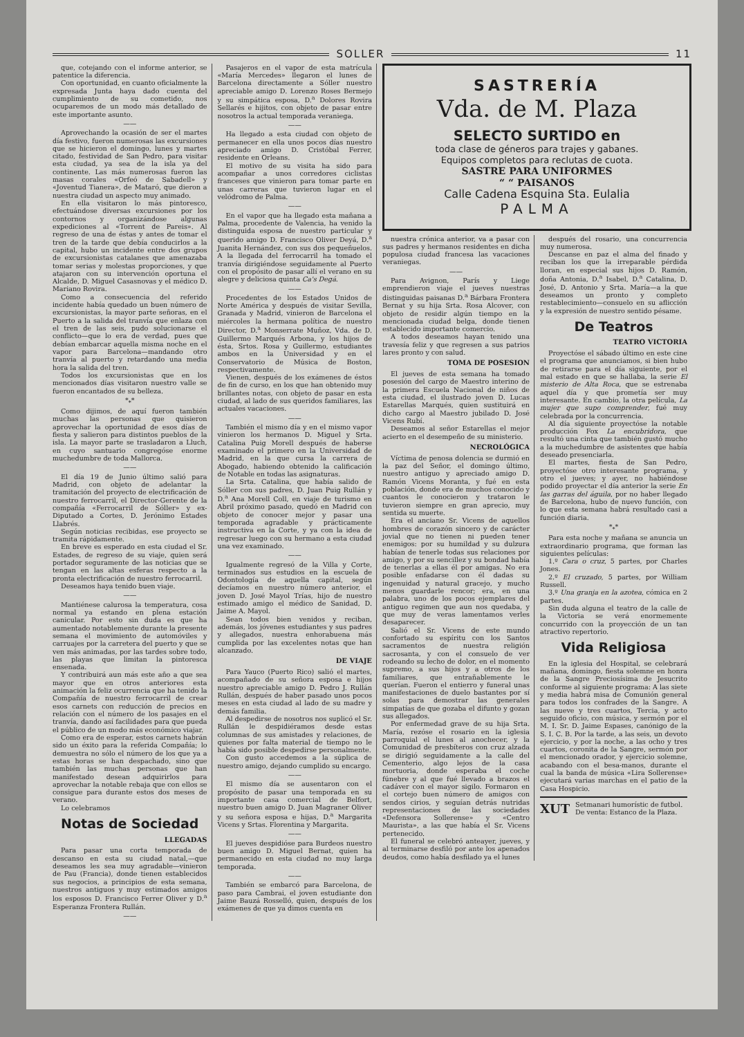SOLLER 11
que, cotejando con el informe anterior, se patentice la diferencia.
Con oportunidad, en cuanto oficialmente la expresada Junta haya dado cuenta del cumplimiento de su cometido, nos ocuparemos de un modo más detallado de este importante asunto.
——
Aprovechando la ocasión de ser el martes día festivo, fueron numerosas las excursiones que se hicieron el domingo, lunes y martes citado, festividad de San Pedro, para visitar esta ciudad, ya sea de la isla ya del continente. Las más numerosas fueron las masas corales «Orfeó de Sabadell» y «Joventud Tianera», de Mataró, que dieron a nuestra ciudad un aspecto muy animado.
En ella visitaron lo más pintoresco, efectuándose diversas excursiones por los contornos y organizándose algunas expediciones al «Torrent de Pareis». Al regreso de una de éstas y antes de tomar el tren de la tarde que debía conducirlos a la capital, hubo un incidente entre dos grupos de excursionistas catalanes que amenazaba tomar serias y molestas proporciones, y que atajaron con su intervención oportuna el Alcalde, D. Miguel Casasnovas y el médico D. Mariano Rovira.
Como a consecuencia del referido incidente había quedado un buen número de excursionistas, la mayor parte señoras, en el Puerto a la salida del tranvía que enlaza con el tren de las seis, pudo solucionarse el conflicto—que lo era de verdad, pues que debían embarcar aquella misma noche en el vapor para Barcelona—mandando otro tranvía al puerto y retardando una media hora la salida del tren.
Todos los excursionistas que en los mencionados días visitaron nuestro valle se fueron encantados de su belleza.
*<sub>*</sub>*
Como dijimos, de aquí fueron también muchas las personas que quisieron aprovechar la oportunidad de esos días de fiesta y salieron para distintos pueblos de la isla. La mayor parte se trasladaron a Lluch, en cuyo santuario congregóse enorme muchedumbre de toda Mallorca.
——
El día 19 de Junio último salió para Madrid, con objeto de adelantar la tramitación del proyecto de electrificación de nuestro ferrocarril, el Director-Gerente de la compañía «Ferrocarril de Sóller» y ex-Diputado a Cortes, D. Jerónimo Estades Llabrés.
Según noticias recibidas, ese proyecto se tramita rápidamente.
En breve es esperado en esta ciudad el Sr. Estades, de regreso de su viaje, quien será portador seguramente de las noticias que se tengan en las altas esferas respecto a la pronta electrificación de nuestro ferrocarril.
Deseamos haya tenido buen viaje.
——
Mantiénese calurosa la temperatura, cosa normal ya estando en plena estación canicular. Por esto sin duda es que ha aumentado notablemente durante la presente semana el movimiento de automóviles y carruajes por la carretera del puerto y que se ven más animadas, por las tardes sobre todo, las playas que limitan la pintoresca ensenada.
Y contribuirá aun más este año a que sea mayor que en otros anteriores esta animación la feliz ocurrencia que ha tenido la Compañía de nuestro ferrocarril de crear esos carnets con reducción de precios en relación con el número de los pasajes en el tranvía, dando así facilidades para que pueda el público de un modo más económico viajar.
Como era de esperar, estos carnets habrán sido un éxito para la referida Compañía; lo demuestra no sólo el número de los que ya a estas horas se han despachado, sino que también las muchas personas que han manifestado desean adquirirlos para aprovechar la notable rebaja que con ellos se consigue para durante estos dos meses de verano.
Lo celebramos
Notas de Sociedad
LLEGADAS
Para pasar una corta temporada de descanso en esta su ciudad natal,—que deseamos les sea muy agradable—vinieron de Pau (Francia), donde tienen establecidos sus negocios, a principios de esta semana, nuestros antiguos y muy estimados amigos los esposos D. Francisco Ferrer Oliver y D.<sup>a</sup> Esperanza Frontera Rullán.
——
Pasajeros en el vapor de esta matrícula «María Mercedes» llegaron el lunes de Barcelona directamente a Sóller nuestro apreciable amigo D. Lorenzo Roses Bermejo y su simpática esposa, D.<sup>a</sup> Dolores Rovira Sellarés e hijitos, con objeto de pasar entre nosotros la actual temporada veraniega.
——
Ha llegado a esta ciudad con objeto de permanecer en ella unos pocos días nuestro apreciado amigo D. Cristóbal Ferrer, residente en Orleans.
El motivo de su visita ha sido para acompañar a unos corredores ciclistas franceses que vinieron para tomar parte en unas carreras que tuvieron lugar en el velódromo de Palma.
——
En el vapor que ha llegado esta mañana a Palma, procedente de Valencia, ha venido la distinguida esposa de nuestro particular y querido amigo D. Francisco Oliver Deyá, D.<sup>a</sup> Juanita Hernández, con sus dos pequeñuelos. A la llegada del ferrocarril ha tomado el tranvía dirigiéndose seguidamente al Puerto con el propósito de pasar allí el verano en su alegre y deliciosa quinta Ca's Degá.
——
Procedentes de los Estados Unidos de Norte América y después de visitar Sevilla, Granada y Madrid, vinieron de Barcelona el miércoles la hermana política de nuestro Director, D.<sup>a</sup> Monserrate Muñoz, Vda. de D. Guillermo Marqués Arbona, y los hijos de ésta, Srtos. Rosa y Guillermo, estudiantes ambos en la Universidad y en el Conservatorio de Música de Boston, respectivamente.
Vienen, después de los exámenes de éstos de fin de curso, en los que han obtenido muy brillantes notas, con objeto de pasar en esta ciudad, al lado de sus queridos familiares, las actuales vacaciones.
——
También el mismo día y en el mismo vapor vinieron los hermanos D. Miguel y Srta. Catalina Puig Morell después de haberse examinado el primero en la Universidad de Madrid, en la que cursa la carrera de Abogado, habiendo obtenido la calificación de Notable en todas las asignaturas.
La Srta. Catalina, que había salido de Sóller con sus padres, D. Juan Puig Rullán y D.<sup>a</sup> Ana Morell Coll, en viaje de turismo en Abril próximo pasado, quedó en Madrid con objeto de conocer mejor y pasar una temporada agradable y prácticamente instructiva en la Corte, y ya con la idea de regresar luego con su hermano a esta ciudad una vez examinado.
——
Igualmente regresó de la Villa y Corte, terminados sus estudios en la escuela de Odontología de aquella capital, según decíamos en nuestro número anterior, el joven D. José Mayol Trías, hijo de nuestro estimado amigo el médico de Sanidad, D. Jaime A. Mayol.
Sean todos bien venidos y reciban, además, los jóvenes estudiantes y sus padres y allegados, nuestra enhorabuena más cumplida por las excelentes notas que han alcanzado.
DE VIAJE
Para Yauco (Puerto Rico) salió el martes, acompañado de su señora esposa e hijos nuestro apreciable amigo D. Pedro J. Rullán Rullán, después de haber pasado unos pocos meses en esta ciudad al lado de su madre y demás familia.
Al despedirse de nosotros nos suplicó el Sr. Rullán le despidiéramos desde estas columnas de sus amistades y relaciones, de quienes por falta material de tiempo no le había sido posible despedirse personalmente.
Con gusto accedemos a la súplica de nuestro amigo, dejando cumplido su encargo.
——
El mismo día se ausentaron con el propósito de pasar una temporada en su importante casa comercial de Belfort, nuestro buen amigo D. Juan Magraner Oliver y su señora esposa e hijas, D.<sup>a</sup> Margarita Vicens y Srtas. Florentina y Margarita.
——
El jueves despidióse para Burdeos nuestro buen amigo D. Miguel Bernat, quien ha permanecido en esta ciudad no muy larga temporada.
——
También se embarcó para Barcelona, de paso para Cambrai, el joven estudiante don Jaime Bauzá Rosselló, quien, después de los exámenes de que ya dimos cuenta en
SASTRERÍA
Vda. de M. Plaza
SELECTO SURTIDO en
toda clase de géneros para trajes y gabanes.
Equipos completos para reclutas de cuota.
SASTRE PARA UNIFORMES
“ “ PAISANOS
Calle Cadena Esquina Sta. Eulalia
PALMA
nuestra crónica anterior, va a pasar con sus padres y hermanos residentes en dicha populosa ciudad francesa las vacaciones veraniegas.
——
Para Avignon, París y Liege emprendieron viaje el jueves nuestras distinguidas paisanas D.<sup>a</sup> Bárbara Frontera Bernat y su hija Srta. Rosa Alcover, con objeto de residir algún tiempo en la mencionada ciudad belga, donde tienen establecido importante comercio.
A todos deseamos hayan tenido una travesía feliz y que regresen a sus patrios lares pronto y con salud.
TOMA DE POSESION
El jueves de esta semana ha tomado posesión del cargo de Maestro interino de la primera Escuela Nacional de niños de esta ciudad, el ilustrado joven D. Lucas Estarellas Marqués, quien sustituirá en dicho cargo al Maestro jubilado D. José Vicens Rubí.
Deseamos al señor Estarellas el mejor acierto en el desempeño de su ministerio.
NECROLÓGICA
Víctima de penosa dolencia se durmió en la paz del Señor, el domingo último, nuestro antiguo y apreciado amigo D. Ramón Vicens Moranta, y fué en esta población, donde era de muchos conocido y cuantos le conocieron y trataron le tuvieron siempre en gran aprecio, muy sentida su muerte.
Era el anciano Sr. Vicens de aquellos hombres de corazón sincero y de carácter jovial que no tienen ni pueden tener enemigos: por su humildad y su dulzura habían de tenerle todas sus relaciones por amigo, y por su sencillez y su bondad había de tenerlas a ellas él por amigas. No era posible enfadarse con él dadas su ingenuidad y natural gracejo, y mucho menos guardarle rencor; era, en una palabra, uno de los pocos ejemplares del antiguo regimen que aun nos quedaba, y que muy de veras lamentamos verles desaparecer.
Salió el Sr. Vicens de este mundo confortado su espíritu con los Santos sacramentos de nuestra religión sacrosanta, y con el consuelo de ver rodeando su lecho de dolor, en el momento supremo, a sus hijos y a otros de los familiares, que entrañablemente le querían. Fueron el entierro y funeral unas manifestaciones de duelo bastantes por sí solas para demostrar las generales simpatías de que gozaba el difunto y gozan sus allegados.
Por enfermedad grave de su hija Srta. María, rezóse el rosario en la iglesia parroquial el lunes al anochecer, y la Comunidad de presbíteros con cruz alzada se dirigió seguidamente a la calle del Cementerio, algo lejos de la casa mortuoria, donde esperaba el coche fúnebre y al que fué llevado a brazos el cadáver con el mayor sigilo. Formaron en el cortejo buen número de amigos con sendos cirios, y seguían detrás nutridas representaciones de las sociedades «Defensora Sollerense» y «Centro Maurista», a las que había el Sr. Vicens pertenecido.
El funeral se celebró anteayer, jueves, y al terminarse desfiló por ante los apenados deudos, como había desfilado ya el lunes
después del rosario, una concurrencia muy numerosa.
Descanse en paz el alma del finado y reciban los que la irreparable pérdida lloran, en especial sus hijos D. Ramón, doña Antonia, D.<sup>a</sup> Isabel, D.<sup>a</sup> Catalina, D. José, D. Antonio y Srta. María—a la que deseamos un pronto y completo restablecimiento—consuelo en su aflicción y la expresión de nuestro sentido pésame.
De Teatros
TEATRO VICTORIA
Proyectóse el sábado último en este cine el programa que anunciamos, si bien hubo de retirarse para el día siguiente, por el mal estado en que se hallaba, la serie El misterio de Alta Roca, que se estrenaba aquel día y que prometía ser muy interesante. En cambio, la otra película, La mujer que supo comprender, fué muy celebrada por la concurrencia.
Al día siguiente proyectóse la notable producción Fox La encubridora, que resultó una cinta que también gustó mucho a la muchedumbre de asistentes que había deseado presenciarla.
El martes, fiesta de San Pedro, proyectóse otro interesante programa, y otro el jueves; y ayer, no habiéndose podido proyectar el día anterior la serie En las garras del águila, por no haber llegado de Barcelona, hubo de nuevo función, con lo que esta semana habrá resultado casi a función diaria.
*<sub>*</sub>*
Para esta noche y mañana se anuncia un extraordinario programa, que forman las siguientes películas:
1.º Cara o cruz, 5 partes, por Charles Jones.
2.º El cruzado, 5 partes, por William Russell.
3.º Una granja en la azotea, cómica en 2 partes.
Sin duda alguna el teatro de la calle de la Victoria se verá enormemente concurrido con la proyección de un tan atractivo repertorio.
Vida Religiosa
En la iglesia del Hospital, se celebrará mañana, domingo, fiesta solemne en honra de la Sangre Preciosísima de Jesucrito conforme al siguiente programa: A las siete y media habrá misa de Comunión general para todos los confrades de la Sangre. A las nueve y tres cuartos, Tercia, y acto seguido oficio, con música, y sermón por el M. I. Sr. D. Jaime Espases, canónigo de la S. I. C. B. Por la tarde, a las seis, un devoto ejercicio, y por la noche, a las ocho y tres cuartos, coronita de la Sangre, sermón por el mencionado orador, y ejercicio solemne, acabando con el besa-manos, durante el cual la banda de música «Lira Sollerense» ejecutará varias marchas en el patio de la Casa Hospicio.
XUT Setmanari humorístic de futbol.
De venta: Estanco de la Plaza.